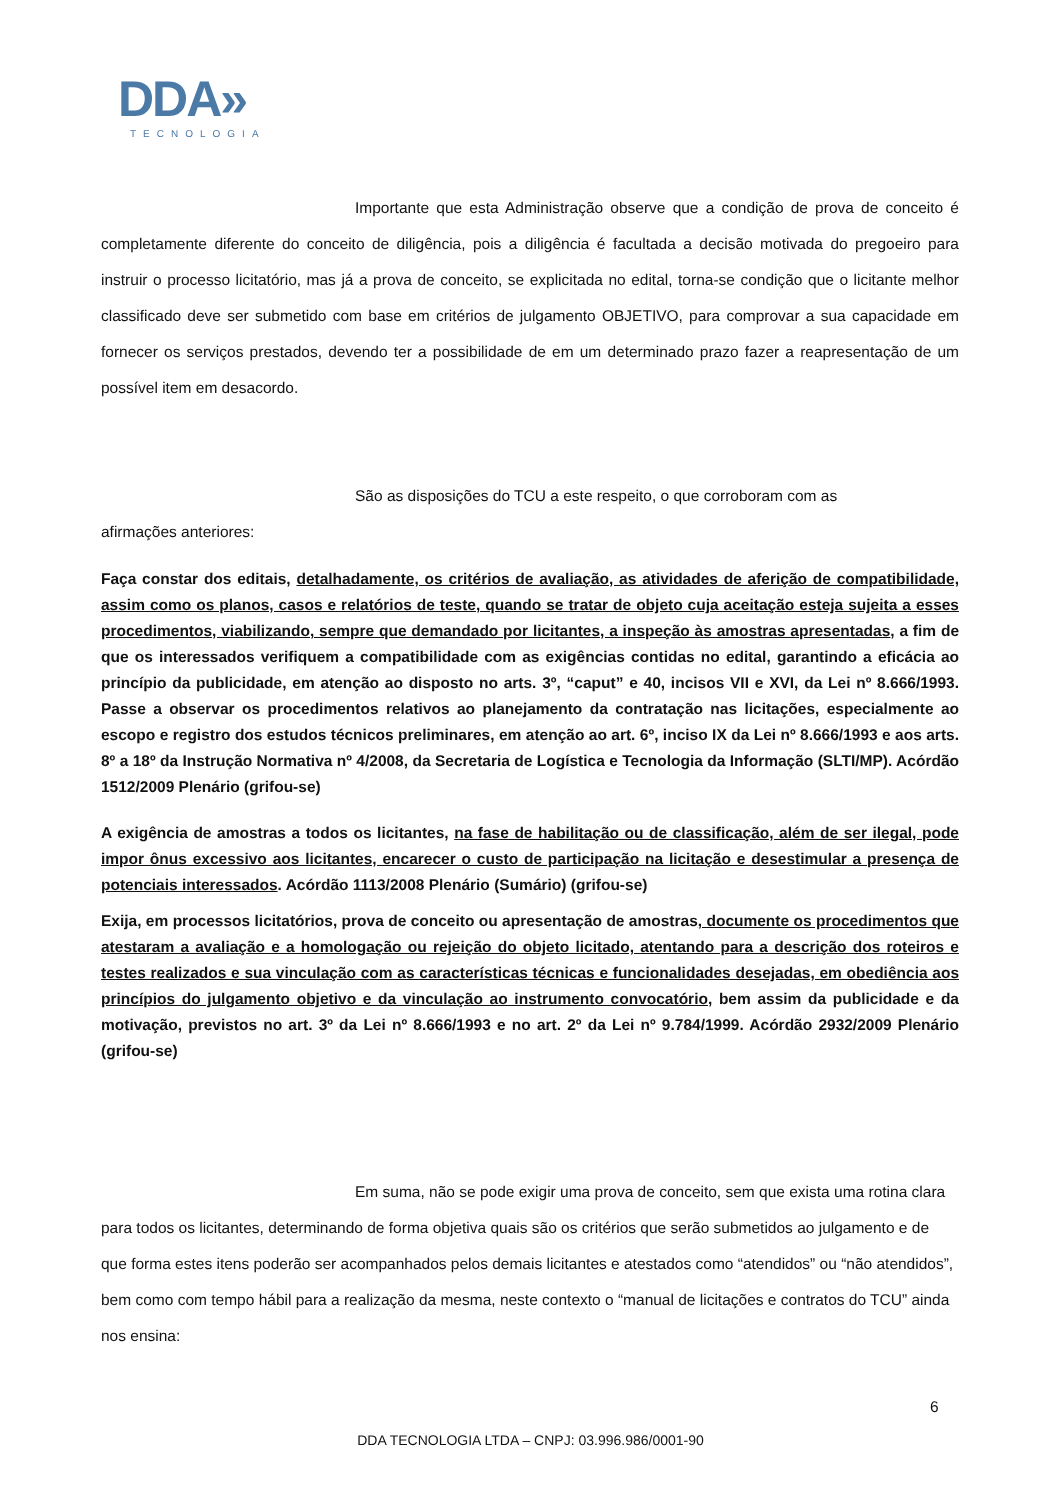DDA»
TECNOLOGIA
Importante que esta Administração observe que a condição de prova de conceito é completamente diferente do conceito de diligência, pois a diligência é facultada a decisão motivada do pregoeiro para instruir o processo licitatório, mas já a prova de conceito, se explicitada no edital, torna-se condição que o licitante melhor classificado deve ser submetido com base em critérios de julgamento OBJETIVO, para comprovar a sua capacidade em fornecer os serviços prestados, devendo ter a possibilidade de em um determinado prazo fazer a reapresentação de um possível item em desacordo.
São as disposições do TCU a este respeito, o que corroboram com as
afirmações anteriores:
Faça constar dos editais, detalhadamente, os critérios de avaliação, as atividades de aferição de compatibilidade, assim como os planos, casos e relatórios de teste, quando se tratar de objeto cuja aceitação esteja sujeita a esses procedimentos, viabilizando, sempre que demandado por licitantes, a inspeção às amostras apresentadas, a fim de que os interessados verifiquem a compatibilidade com as exigências contidas no edital, garantindo a eficácia ao princípio da publicidade, em atenção ao disposto no arts. 3º, “caput” e 40, incisos VII e XVI, da Lei nº 8.666/1993. Passe a observar os procedimentos relativos ao planejamento da contratação nas licitações, especialmente ao escopo e registro dos estudos técnicos preliminares, em atenção ao art. 6º, inciso IX da Lei nº 8.666/1993 e aos arts. 8º a 18º da Instrução Normativa nº 4/2008, da Secretaria de Logística e Tecnologia da Informação (SLTI/MP). Acórdão 1512/2009 Plenário (grifou-se)
A exigência de amostras a todos os licitantes, na fase de habilitação ou de classificação, além de ser ilegal, pode impor ônus excessivo aos licitantes, encarecer o custo de participação na licitação e desestimular a presença de potenciais interessados. Acórdão 1113/2008 Plenário (Sumário) (grifou-se)
Exija, em processos licitatórios, prova de conceito ou apresentação de amostras, documente os procedimentos que atestaram a avaliação e a homologação ou rejeição do objeto licitado, atentando para a descrição dos roteiros e testes realizados e sua vinculação com as características técnicas e funcionalidades desejadas, em obediência aos princípios do julgamento objetivo e da vinculação ao instrumento convocatório, bem assim da publicidade e da motivação, previstos no art. 3º da Lei nº 8.666/1993 e no art. 2º da Lei nº 9.784/1999. Acórdão 2932/2009 Plenário (grifou-se)
Em suma, não se pode exigir uma prova de conceito, sem que exista uma rotina clara para todos os licitantes, determinando de forma objetiva quais são os critérios que serão submetidos ao julgamento e de que forma estes itens poderão ser acompanhados pelos demais licitantes e atestados como “atendidos” ou “não atendidos”, bem como com tempo hábil para a realização da mesma, neste contexto o “manual de licitações e contratos do TCU” ainda nos ensina:
6
DDA TECNOLOGIA LTDA – CNPJ: 03.996.986/0001-90